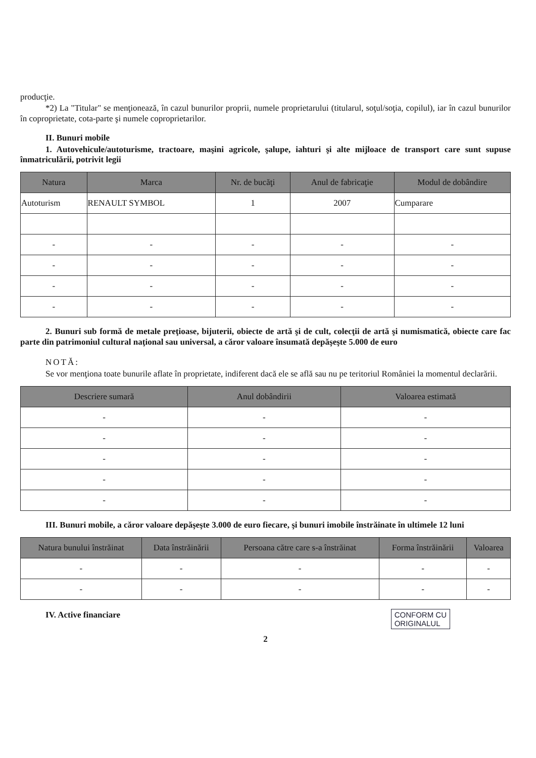producţie.
*2) La "Titular" se menţionează, în cazul bunurilor proprii, numele proprietarului (titularul, soţul/soţia, copilul), iar în cazul bunurilor în coproprietate, cota-parte şi numele coproprietarilor.
II. Bunuri mobile
1. Autovehicule/autoturisme, tractoare, maşini agricole, şalupe, iahturi şi alte mijloace de transport care sunt supuse înmatriculării, potrivit legii
| Natura | Marca | Nr. de bucăţi | Anul de fabricaţie | Modul de dobândire |
| --- | --- | --- | --- | --- |
| Autoturism | RENAULT SYMBOL | 1 | 2007 | Cumparare |
| - | - | - | - | - |
| - | - | - | - | - |
| - | - | - | - | - |
| - | - | - | - | - |
2. Bunuri sub formă de metale preţioase, bijuterii, obiecte de artă şi de cult, colecţii de artă şi numismatică, obiecte care fac parte din patrimoniul cultural naţional sau universal, a căror valoare însumată depăşeşte 5.000 de euro
NOTĂ:
Se vor menţiona toate bunurile aflate în proprietate, indiferent dacă ele se află sau nu pe teritoriul României la momentul declarării.
| Descriere sumară | Anul dobândirii | Valoarea estimată |
| --- | --- | --- |
| - | - | - |
| - | - | - |
| - | - | - |
| - | - | - |
| - | - | - |
III. Bunuri mobile, a căror valoare depăşeşte 3.000 de euro fiecare, şi bunuri imobile înstrăinate în ultimele 12 luni
| Natura bunului înstrăinat | Data înstrăinării | Persoana către care s-a înstrăinat | Forma înstrăinării | Valoarea |
| --- | --- | --- | --- | --- |
| - | - | - | - | - |
| - | - | - | - | - |
IV. Active financiare
CONFORM CU
ORIGINALUL
2